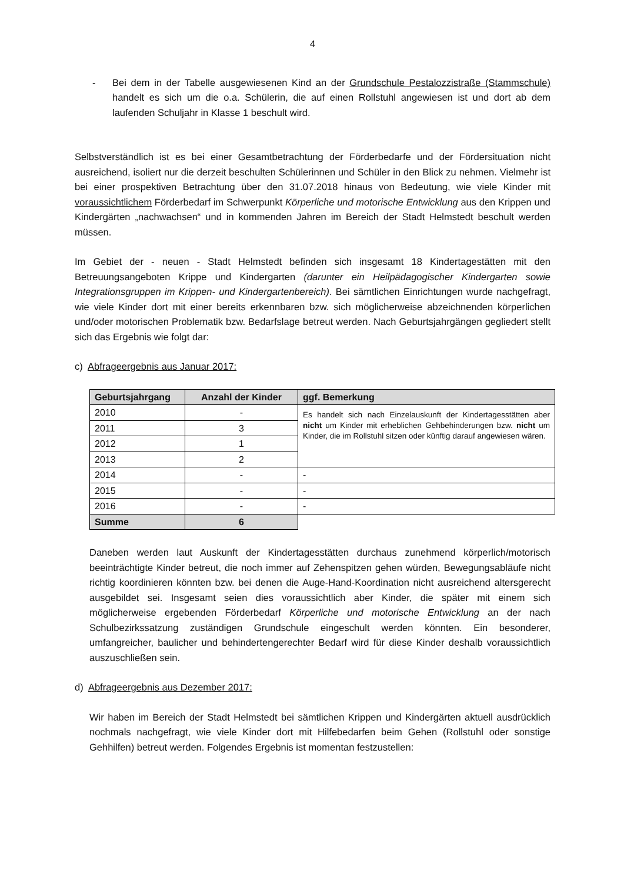4
- Bei dem in der Tabelle ausgewiesenen Kind an der Grundschule Pestalozzistraße (Stammschule) handelt es sich um die o.a. Schülerin, die auf einen Rollstuhl angewiesen ist und dort ab dem laufenden Schuljahr in Klasse 1 beschult wird.
Selbstverständlich ist es bei einer Gesamtbetrachtung der Förderbedarfe und der Fördersituation nicht ausreichend, isoliert nur die derzeit beschulten Schülerinnen und Schüler in den Blick zu nehmen. Vielmehr ist bei einer prospektiven Betrachtung über den 31.07.2018 hinaus von Bedeutung, wie viele Kinder mit voraussichtlichem Förderbedarf im Schwerpunkt Körperliche und motorische Entwicklung aus den Krippen und Kindergärten „nachwachsen“ und in kommenden Jahren im Bereich der Stadt Helmstedt beschult werden müssen.
Im Gebiet der - neuen - Stadt Helmstedt befinden sich insgesamt 18 Kindertagestätten mit den Betreuungsangeboten Krippe und Kindergarten (darunter ein Heilpädagogischer Kindergarten sowie Integrationsgruppen im Krippen- und Kindergartenbereich). Bei sämtlichen Einrichtungen wurde nachgefragt, wie viele Kinder dort mit einer bereits erkennbaren bzw. sich möglicherweise abzeichnenden körperlichen und/oder motorischen Problematik bzw. Bedarfslage betreut werden. Nach Geburtsjahrgängen gegliedert stellt sich das Ergebnis wie folgt dar:
c) Abfrageergebnis aus Januar 2017:
| Geburtsjahrgang | Anzahl der Kinder | ggf. Bemerkung |
| --- | --- | --- |
| 2010 | - | Es handelt sich nach Einzelauskunft der Kindertagesstätten aber nicht um Kinder mit erheblichen Gehbehinderungen bzw. nicht um Kinder, die im Rollstuhl sitzen oder künftig darauf angewiesen wären. |
| 2011 | 3 | |
| 2012 | 1 | |
| 2013 | 2 | |
| 2014 | - | - |
| 2015 | - | - |
| 2016 | - | - |
| Summe | 6 | |
Daneben werden laut Auskunft der Kindertagesstätten durchaus zunehmend körperlich/motorisch beeinträchtigte Kinder betreut, die noch immer auf Zehenspitzen gehen würden, Bewegungsabläufe nicht richtig koordinieren könnten bzw. bei denen die Auge-Hand-Koordination nicht ausreichend altersgerecht ausgebildet sei. Insgesamt seien dies voraussichtlich aber Kinder, die später mit einem sich möglicherweise ergebenden Förderbedarf Körperliche und motorische Entwicklung an der nach Schulbezirkssatzung zuständigen Grundschule eingeschult werden könnten. Ein besonderer, umfangreicher, baulicher und behindertengerechter Bedarf wird für diese Kinder deshalb voraussichtlich auszuschließen sein.
d) Abfrageergebnis aus Dezember 2017:
Wir haben im Bereich der Stadt Helmstedt bei sämtlichen Krippen und Kindergärten aktuell ausdrücklich nochmals nachgefragt, wie viele Kinder dort mit Hilfebedarfen beim Gehen (Rollstuhl oder sonstige Gehhilfen) betreut werden. Folgendes Ergebnis ist momentan festzustellen: